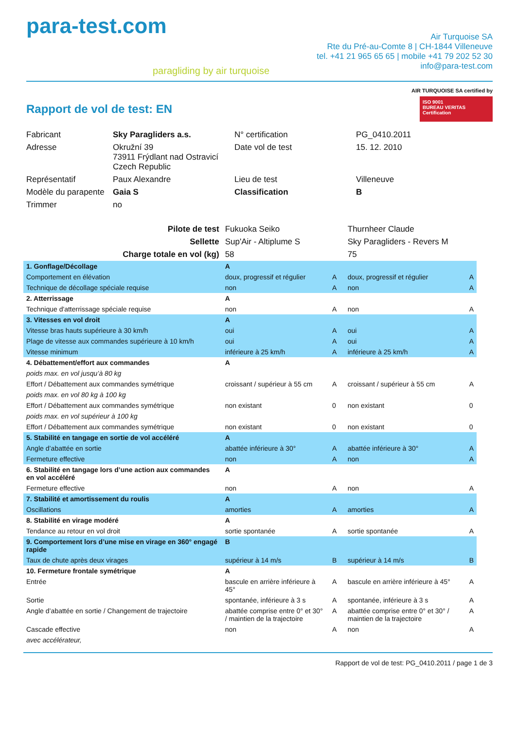para-test.com
paragliding by air turquoise
Air Turquoise SA
Rte du Pré-au-Comte 8 | CH-1844 Villeneuve
tel. +41 21 965 65 65 | mobile +41 79 202 52 30
info@para-test.com
Rapport de vol de test: EN
AIR TURQUOISE SA certified by
ISO 9001
BUREAU VERITAS
Certification
| Fabricant | Sky Paragliders a.s. | N° certification | PG_0410.2011 |
| Adresse | Okružní 39 73911 Frýdlant nad Ostravicí Czech Republic | Date vol de test | 15. 12. 2010 |
| Représentatif | Paux Alexandre | Lieu de test | Villeneuve |
| Modèle du parapente | Gaia S | Classification | B |
| Trimmer | no | | |
| Pilote de test | Fukuoka Seiko | | Thurnheer Claude | |
| Sellette | Sup'Air - Altiplume S | | Sky Paragliders - Revers M | |
| Charge totale en vol (kg) | 58 | | 75 | |
| 1. Gonflage/Décollage | A | | | |
| Comportement en élévation | doux, progressif et régulier | A | doux, progressif et régulier | A |
| Technique de décollage spéciale requise | non | A | non | A |
| 2. Atterrissage | A | | | |
| Technique d'atterrissage spéciale requise | non | A | non | A |
| 3. Vitesses en vol droit | A | | | |
| Vitesse bras hauts supérieure à 30 km/h | oui | A | oui | A |
| Plage de vitesse aux commandes supérieure à 10 km/h | oui | A | oui | A |
| Vitesse minimum | inférieure à 25 km/h | A | inférieure à 25 km/h | A |
| 4. Débattement/effort aux commandes | A | | | |
| poids max. en vol jusqu’à 80 kg | | | | |
| Effort / Débattement aux commandes symétrique | croissant / supérieur à 55 cm | A | croissant / supérieur à 55 cm | A |
| poids max. en vol 80 kg à 100 kg | | | | |
| Effort / Débattement aux commandes symétrique | non existant | 0 | non existant | 0 |
| poids max. en vol supérieur à 100 kg | | | | |
| Effort / Débattement aux commandes symétrique | non existant | 0 | non existant | 0 |
| 5. Stabilité en tangage en sortie de vol accéléré | A | | | |
| Angle d’abattée en sortie | abattée inférieure à 30° | A | abattée inférieure à 30° | A |
| Fermeture effective | non | A | non | A |
| 6. Stabilité en tangage lors d’une action aux commandes en vol accéléré | A | | | |
| Fermeture effective | non | A | non | A |
| 7. Stabilité et amortissement du roulis | A | | | |
| Oscillations | amorties | A | amorties | A |
| 8. Stabilité en virage modéré | A | | | |
| Tendance au retour en vol droit | sortie spontanée | A | sortie spontanée | A |
| 9. Comportement lors d’une mise en virage en 360° engagé rapide | B | | | |
| Taux de chute après deux virages | supérieur à 14 m/s | B | supérieur à 14 m/s | B |
| 10. Fermeture frontale symétrique | A | | | |
| Entrée | bascule en arrière inférieure à 45° | A | bascule en arrière inférieure à 45° | A |
| Sortie | spontanée, inférieure à 3 s | A | spontanée, inférieure à 3 s | A |
| Angle d’abattée en sortie / Changement de trajectoire | abattée comprise entre 0° et 30° / maintien de la trajectoire | A | abattée comprise entre 0° et 30° / maintien de la trajectoire | A |
| Cascade effective | non | A | non | A |
| avec accélérateur, | | | | |
Rapport de vol de test: PG_0410.2011 / page 1 de 3